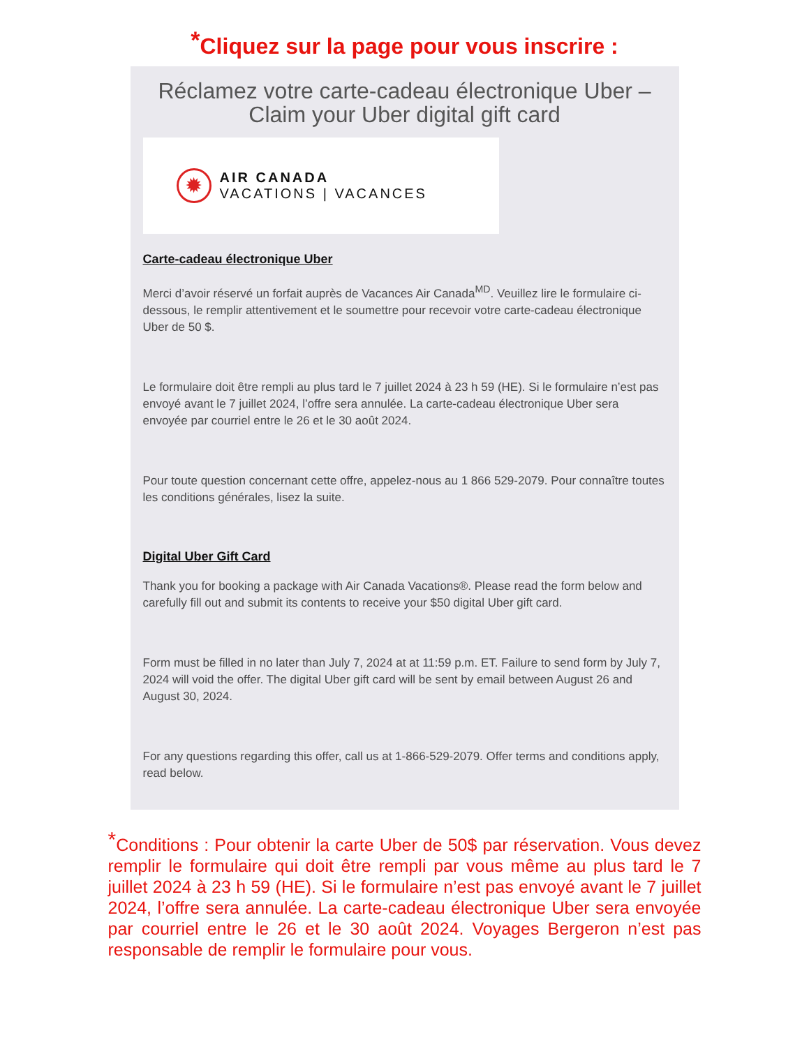<sup>*</sup> Cliquez sur la page pour vous inscrire :
Réclamez votre carte-cadeau électronique Uber – Claim your Uber digital gift card
✹
AIR CANADA
VACATIONS | VACANCES
Carte-cadeau électronique Uber
Merci d’avoir réservé un forfait auprès de Vacances Air Canada<sup>MD</sup>. Veuillez lire le formulaire ci-dessous, le remplir attentivement et le soumettre pour recevoir votre carte-cadeau électronique Uber de 50 $.
Le formulaire doit être rempli au plus tard le 7 juillet 2024 à 23 h 59 (HE). Si le formulaire n’est pas envoyé avant le 7 juillet 2024, l’offre sera annulée. La carte-cadeau électronique Uber sera envoyée par courriel entre le 26 et le 30 août 2024.
Pour toute question concernant cette offre, appelez-nous au 1 866 529-2079. Pour connaître toutes les conditions générales, lisez la suite.
Digital Uber Gift Card
Thank you for booking a package with Air Canada Vacations®. Please read the form below and carefully fill out and submit its contents to receive your $50 digital Uber gift card.
Form must be filled in no later than July 7, 2024 at at 11:59 p.m. ET. Failure to send form by July 7, 2024 will void the offer. The digital Uber gift card will be sent by email between August 26 and August 30, 2024.
For any questions regarding this offer, call us at 1-866-529-2079. Offer terms and conditions apply, read below.
<sup>*</sup> Conditions : Pour obtenir la carte Uber de 50$ par réservation. Vous devez remplir le formulaire qui doit être rempli par vous même au plus tard le 7 juillet 2024 à 23 h 59 (HE). Si le formulaire n’est pas envoyé avant le 7 juillet 2024, l’offre sera annulée. La carte-cadeau électronique Uber sera envoyée par courriel entre le 26 et le 30 août 2024. Voyages Bergeron n’est pas responsable de remplir le formulaire pour vous.